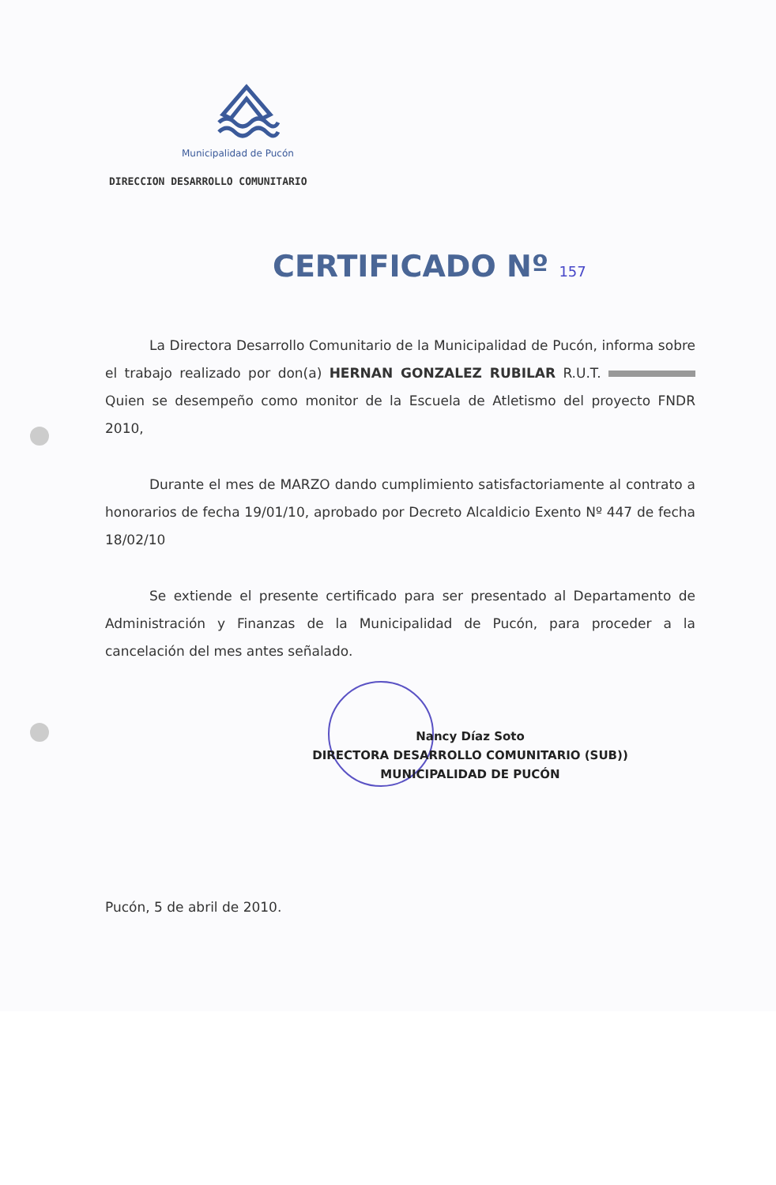Municipalidad de Pucón
DIRECCION DESARROLLO COMUNITARIO
CERTIFICADO Nº 157
La Directora Desarrollo Comunitario de la Municipalidad de Pucón, informa sobre el trabajo realizado por don(a) HERNAN GONZALEZ RUBILAR R.U.T. Quien se desempeño como monitor de la Escuela de Atletismo del proyecto FNDR 2010,
Durante el mes de MARZO dando cumplimiento satisfactoriamente al contrato a honorarios de fecha 19/01/10, aprobado por Decreto Alcaldicio Exento Nº 447 de fecha 18/02/10
Se extiende el presente certificado para ser presentado al Departamento de Administración y Finanzas de la Municipalidad de Pucón, para proceder a la cancelación del mes antes señalado.
Nancy Díaz Soto
DIRECTORA DESARROLLO COMUNITARIO (SUB))
MUNICIPALIDAD DE PUCÓN
Pucón, 5 de abril de 2010.